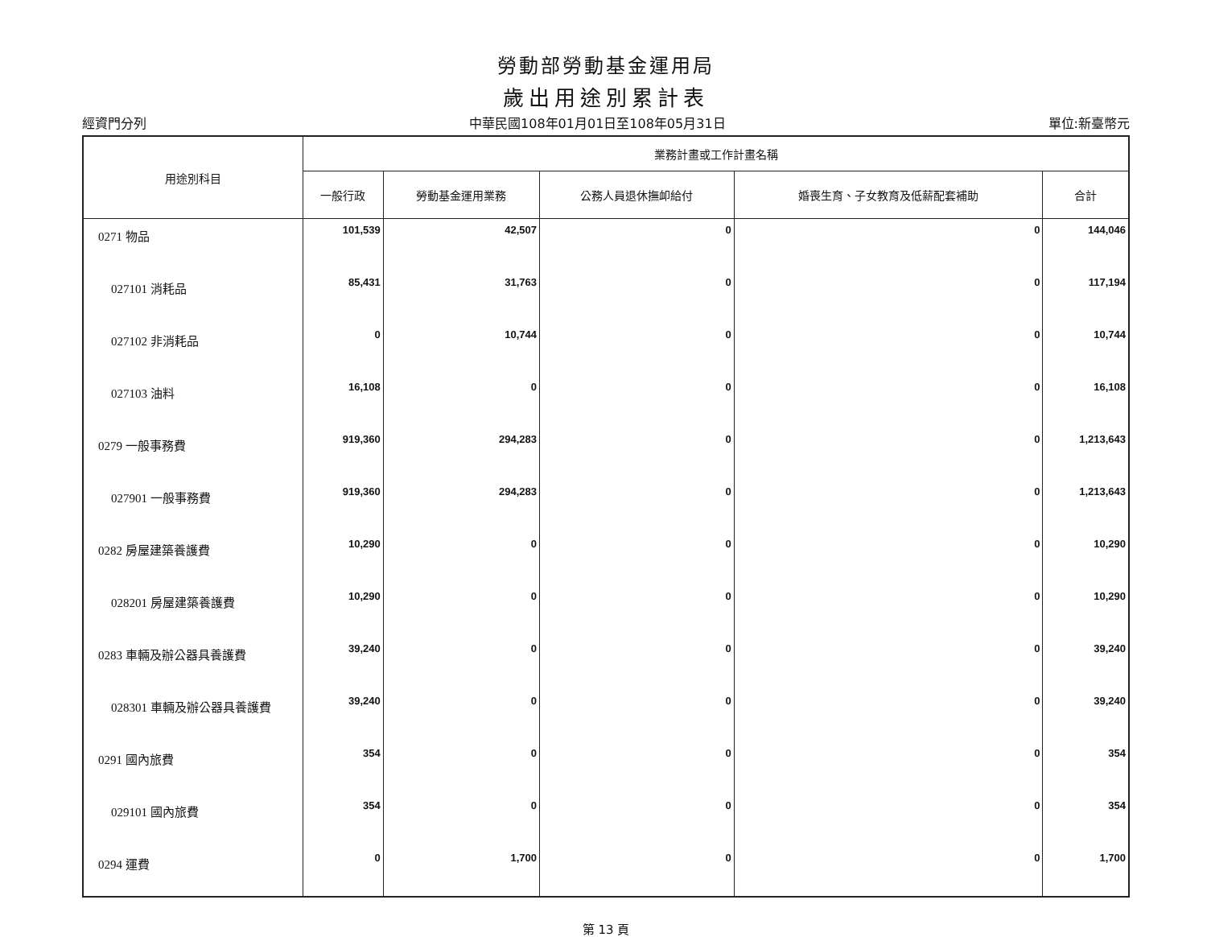勞動部勞動基金運用局
歲出用途別累計表
經資門分列 中華民國108年01月01日至108年05月31日 單位:新臺幣元
| 用途別科目 | 業務計畫或工作計畫名稱 | | | | |
| --- | --- | --- | --- | --- | --- |
| | 一般行政 | 勞動基金運用業務 | 公務人員退休撫卹給付 | 婚喪生育、子女教育及低薪配套補助 | 合計 |
| 0271 物品 | 101,539 | 42,507 | 0 | 0 | 144,046 |
| 027101 消耗品 | 85,431 | 31,763 | 0 | 0 | 117,194 |
| 027102 非消耗品 | 0 | 10,744 | 0 | 0 | 10,744 |
| 027103 油料 | 16,108 | 0 | 0 | 0 | 16,108 |
| 0279 一般事務費 | 919,360 | 294,283 | 0 | 0 | 1,213,643 |
| 027901 一般事務費 | 919,360 | 294,283 | 0 | 0 | 1,213,643 |
| 0282 房屋建築養護費 | 10,290 | 0 | 0 | 0 | 10,290 |
| 028201 房屋建築養護費 | 10,290 | 0 | 0 | 0 | 10,290 |
| 0283 車輛及辦公器具養護費 | 39,240 | 0 | 0 | 0 | 39,240 |
| 028301 車輛及辦公器具養護費 | 39,240 | 0 | 0 | 0 | 39,240 |
| 0291 國內旅費 | 354 | 0 | 0 | 0 | 354 |
| 029101 國內旅費 | 354 | 0 | 0 | 0 | 354 |
| 0294 運費 | 0 | 1,700 | 0 | 0 | 1,700 |
第 13 頁